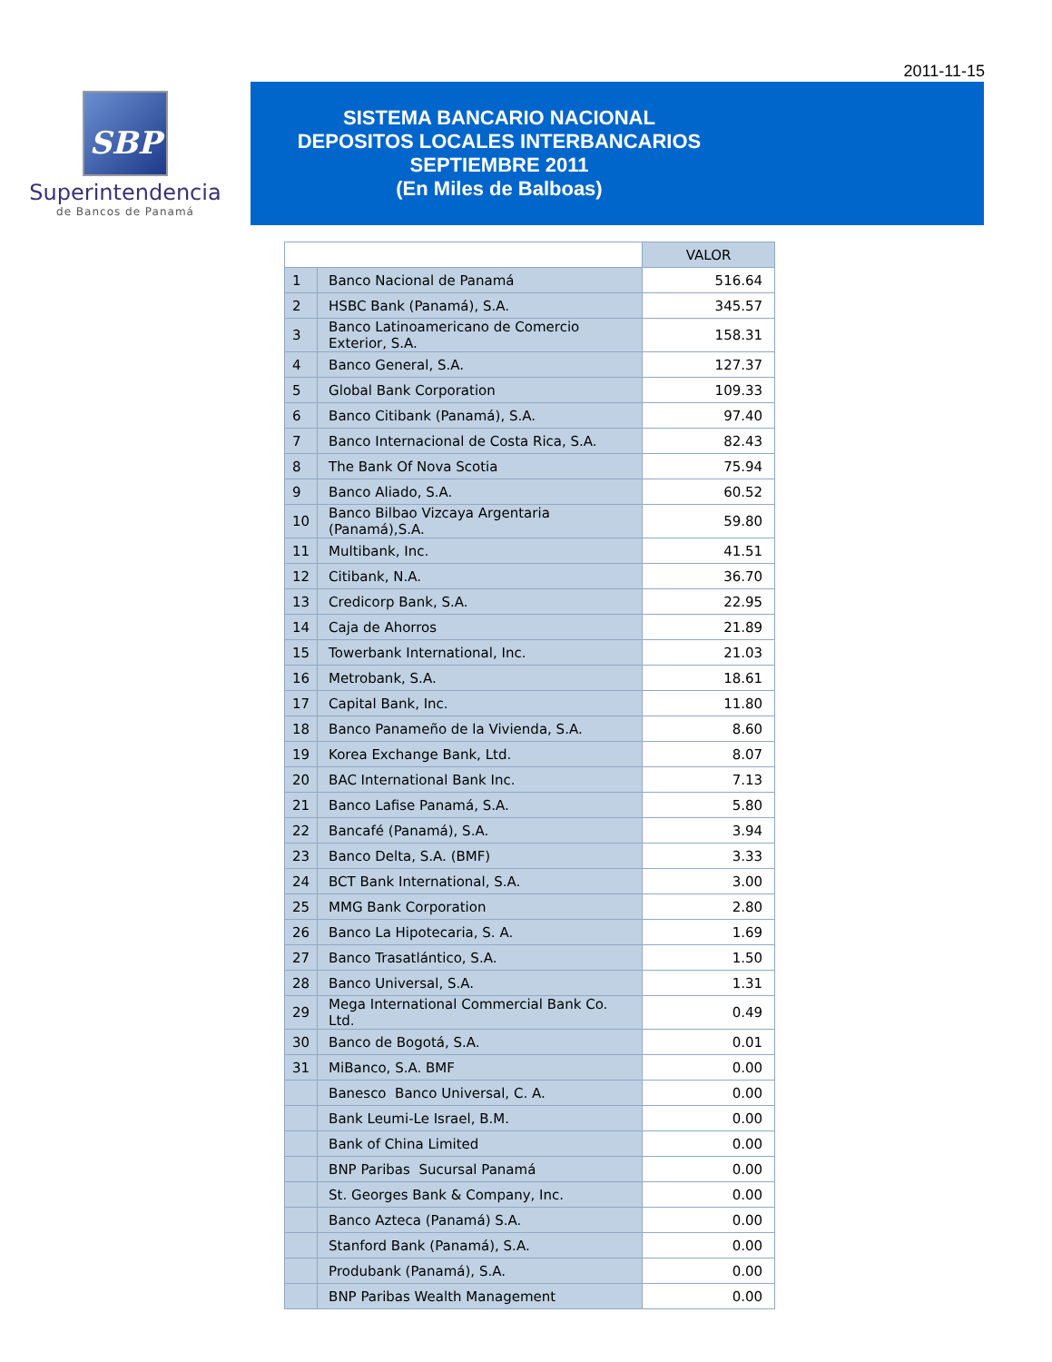2011-11-15
SBP
Superintendencia
de Bancos de Panamá
SISTEMA BANCARIO NACIONAL
DEPOSITOS LOCALES INTERBANCARIOS
SEPTIEMBRE 2011
(En Miles de Balboas)
| | | VALOR |
| --- | --- | --- |
| 1 | Banco Nacional de Panamá | 516.64 |
| 2 | HSBC Bank (Panamá), S.A. | 345.57 |
| 3 | Banco Latinoamericano de Comercio Exterior, S.A. | 158.31 |
| 4 | Banco General, S.A. | 127.37 |
| 5 | Global Bank Corporation | 109.33 |
| 6 | Banco Citibank (Panamá), S.A. | 97.40 |
| 7 | Banco Internacional de Costa Rica, S.A. | 82.43 |
| 8 | The Bank Of Nova Scotia | 75.94 |
| 9 | Banco Aliado, S.A. | 60.52 |
| 10 | Banco Bilbao Vizcaya Argentaria (Panamá),S.A. | 59.80 |
| 11 | Multibank, Inc. | 41.51 |
| 12 | Citibank, N.A. | 36.70 |
| 13 | Credicorp Bank, S.A. | 22.95 |
| 14 | Caja de Ahorros | 21.89 |
| 15 | Towerbank International, Inc. | 21.03 |
| 16 | Metrobank, S.A. | 18.61 |
| 17 | Capital Bank, Inc. | 11.80 |
| 18 | Banco Panameño de la Vivienda, S.A. | 8.60 |
| 19 | Korea Exchange Bank, Ltd. | 8.07 |
| 20 | BAC International Bank Inc. | 7.13 |
| 21 | Banco Lafise Panamá, S.A. | 5.80 |
| 22 | Bancafé (Panamá), S.A. | 3.94 |
| 23 | Banco Delta, S.A. (BMF) | 3.33 |
| 24 | BCT Bank International, S.A. | 3.00 |
| 25 | MMG Bank Corporation | 2.80 |
| 26 | Banco La Hipotecaria, S. A. | 1.69 |
| 27 | Banco Trasatlántico, S.A. | 1.50 |
| 28 | Banco Universal, S.A. | 1.31 |
| 29 | Mega International Commercial Bank Co. Ltd. | 0.49 |
| 30 | Banco de Bogotá, S.A. | 0.01 |
| 31 | MiBanco, S.A. BMF | 0.00 |
| | Banesco Banco Universal, C. A. | 0.00 |
| | Bank Leumi-Le Israel, B.M. | 0.00 |
| | Bank of China Limited | 0.00 |
| | BNP Paribas Sucursal Panamá | 0.00 |
| | St. Georges Bank & Company, Inc. | 0.00 |
| | Banco Azteca (Panamá) S.A. | 0.00 |
| | Stanford Bank (Panamá), S.A. | 0.00 |
| | Produbank (Panamá), S.A. | 0.00 |
| | BNP Paribas Wealth Management | 0.00 |